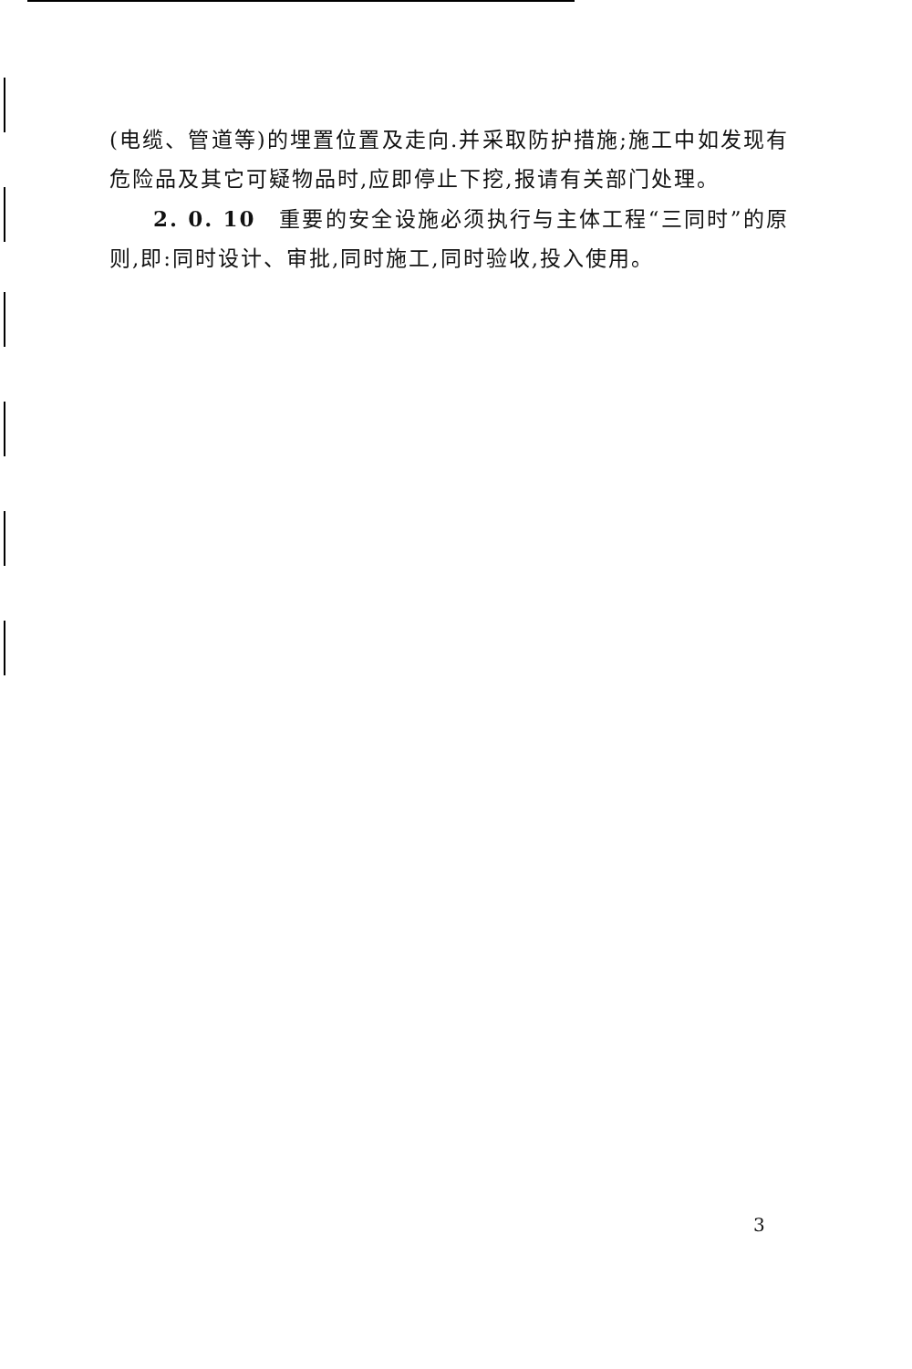(电缆、管道等)的埋置位置及走向.并采取防护措施;施工中如发现有危险品及其它可疑物品时,应即停止下挖,报请有关部门处理。
2. 0. 10　重要的安全设施必须执行与主体工程“三同时”的原则,即:同时设计、审批,同时施工,同时验收,投入使用。
3